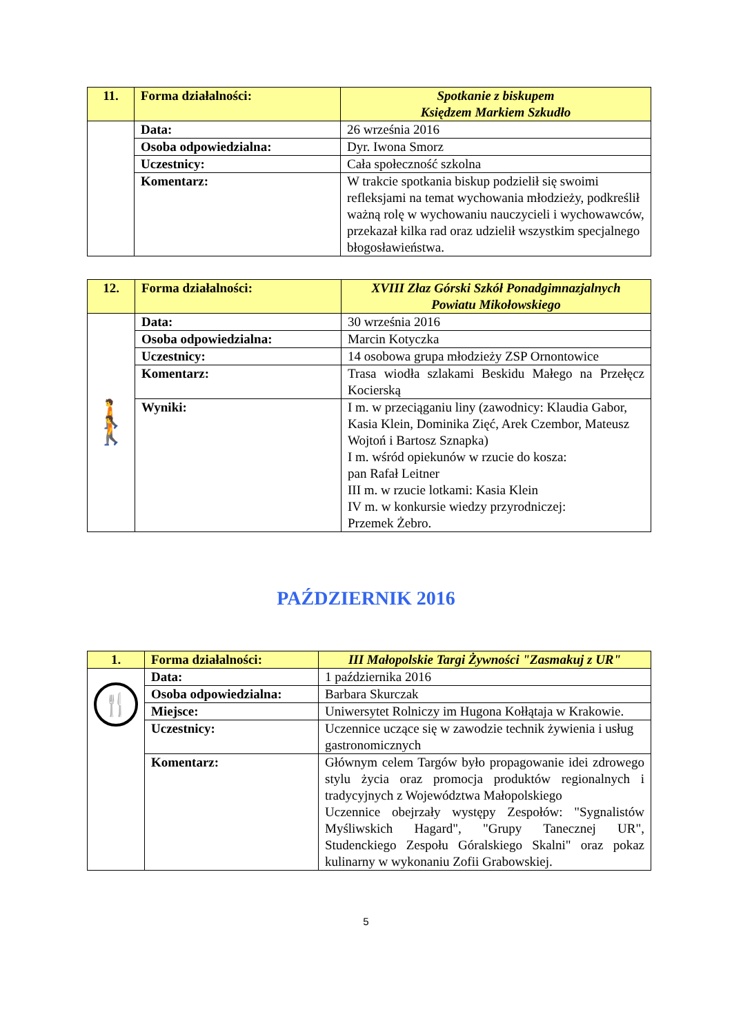| 11. | Forma działalności: | Spotkanie z biskupem Księdzem Markiem Szkudło |
| | Data: | 26 września 2016 |
| | Osoba odpowiedzialna: | Dyr. Iwona Smorz |
| | Uczestnicy: | Cała społeczność szkolna |
| | Komentarz: | W trakcie spotkania biskup podzielił się swoimi refleksjami na temat wychowania młodzieży, podkreślił ważną rolę w wychowaniu nauczycieli i wychowawców, przekazał kilka rad oraz udzielił wszystkim specjalnego błogosławieństwa. |
| 12. | Forma działalności: | XVIII Złaz Górski Szkół Ponadgimnazjalnych Powiatu Mikołowskiego |
| 🚶🚶 | Data: | 30 września 2016 |
| | Osoba odpowiedzialna: | Marcin Kotyczka |
| | Uczestnicy: | 14 osobowa grupa młodzieży ZSP Ornontowice |
| | Komentarz: | Trasa wiodła szlakami Beskidu Małego na Przełęcz Kocierską |
| | Wyniki: | I m. w przeciąganiu liny (zawodnicy: Klaudia Gabor, Kasia Klein, Dominika Zięć, Arek Czembor, Mateusz Wojtoń i Bartosz Sznapka) I m. wśród opiekunów w rzucie do kosza: pan Rafał Leitner III m. w rzucie lotkami: Kasia Klein IV m. w konkursie wiedzy przyrodniczej: Przemek Żebro. |
PAŹDZIERNIK 2016
| 1. | Forma działalności: | III Małopolskie Targi Żywności "Zasmakuj z UR" |
| 🍴 | Data: | 1 października 2016 |
| | Osoba odpowiedzialna: | Barbara Skurczak |
| | Miejsce: | Uniwersytet Rolniczy im Hugona Kołłątaja w Krakowie. |
| | Uczestnicy: | Uczennice uczące się w zawodzie technik żywienia i usług gastronomicznych |
| | Komentarz: | Głównym celem Targów było propagowanie idei zdrowego stylu życia oraz promocja produktów regionalnych i tradycyjnych z Województwa Małopolskiego Uczennice obejrzały występy Zespołów: "Sygnalistów Myśliwskich Hagard", "Grupy Tanecznej UR", Studenckiego Zespołu Góralskiego Skalni" oraz pokaz kulinarny w wykonaniu Zofii Grabowskiej. |
5